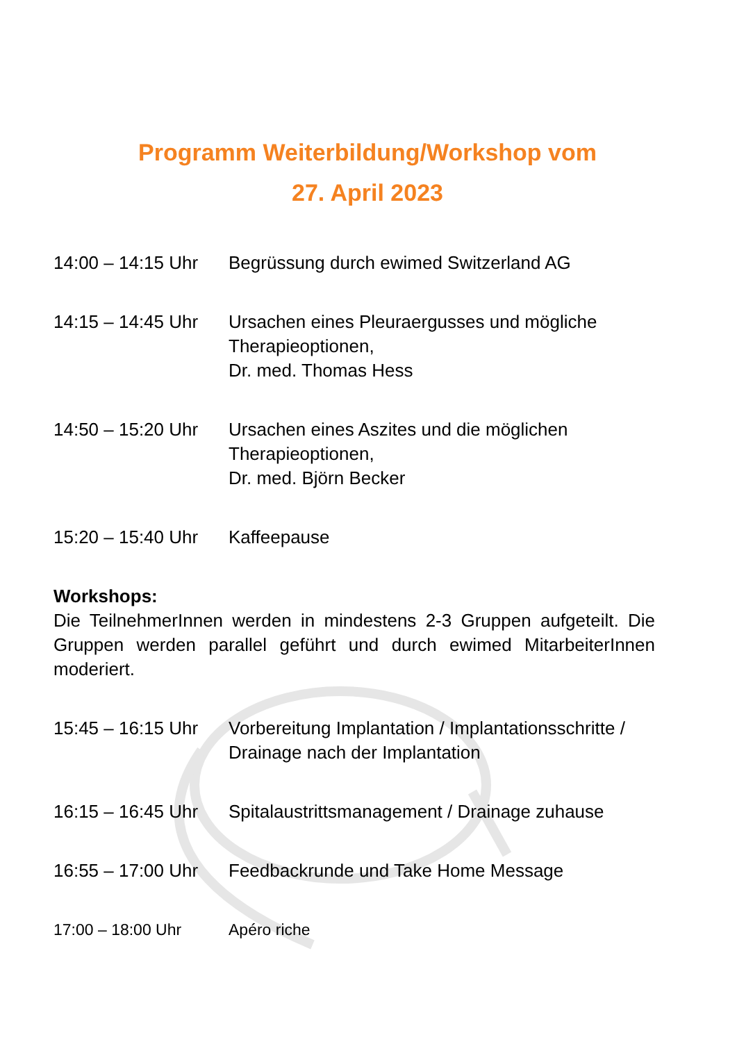Programm Weiterbildung/Workshop vom
27. April 2023
14:00 – 14:15 Uhr
Begrüssung durch ewimed Switzerland AG
14:15 – 14:45 Uhr
Ursachen eines Pleuraergusses und mögliche Therapieoptionen,
Dr. med. Thomas Hess
14:50 – 15:20 Uhr
Ursachen eines Aszites und die möglichen Therapieoptionen,
Dr. med. Björn Becker
15:20 – 15:40 Uhr
Kaffeepause
Workshops:
Die TeilnehmerInnen werden in mindestens 2-3 Gruppen aufgeteilt. Die Gruppen werden parallel geführt und durch ewimed MitarbeiterInnen moderiert.
15:45 – 16:15 Uhr
Vorbereitung Implantation / Implantationsschritte / Drainage nach der Implantation
16:15 – 16:45 Uhr
Spitalaustrittsmanagement / Drainage zuhause
16:55 – 17:00 Uhr
Feedbackrunde und Take Home Message
17:00 – 18:00 Uhr Apéro riche